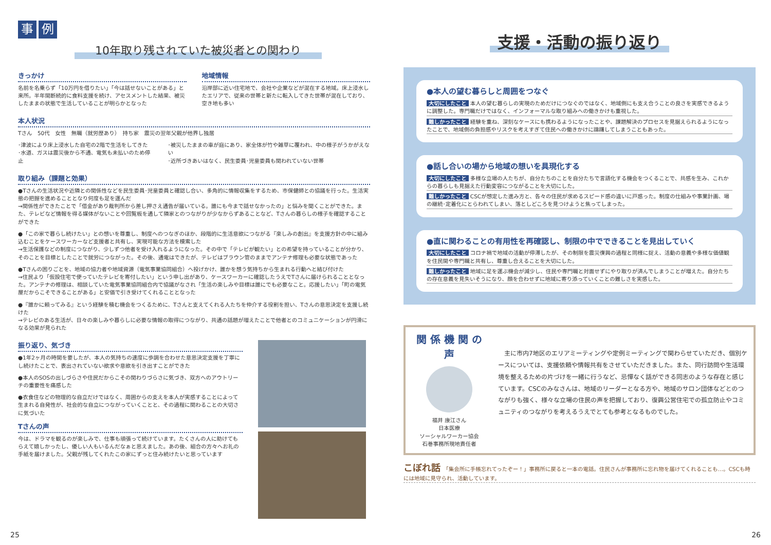事例
10年取り残されていた被災者との関わり
きっかけ
名前を名乗らず「10万円を借りたい」「今は話せないことがある」と来所。半年間断続的に食料支援を続け、アセスメントした結果、被災したままの状態で生活していることが明らかとなった
地域情報
沿岸部に近い住宅地で、会社や企業などが混在する地域。床上浸水したエリアで、従来の世帯と新たに転入してきた世帯が混在しており、空き地も多い
本人状況
Tさん　50代　女性　無職（就労歴あり）　持ち家　震災の翌年父親が他界し独居
･津波により床上浸水した自宅の2階で生活をしてきた
･水道、ガスは震災後から不通、電気も未払いのため停止
･被災したままの車が庭にあり、家全体が竹や雑草に覆われ、中の様子がうかがえない
･近所づきあいはなく、民生委員･児童委員も関われていない世帯
取り組み（課題と効果）
●Tさんの生活状況や近隣との関係性などを民生委員･児童委員と確認し合い、多角的に情報収集をするため、市保健師との協議を行った。生活実態の把握を進めることとなり何度も足を運んだ
→関係性ができたことで「借金があり裁判所から差し押さえ通告が届いている。誰にも今まで話せなかったの」と悩みを聞くことができた。また、テレビなど情報を得る媒体がないことや回覧板を通して隣家とのつながりが少なからずあることなど、Tさんの暮らしの様子を確認することができた
●「この家で暮らし続けたい」との想いを尊重し、制度へのつなぎのほか、段階的に生活意欲につながる『楽しみの創出』を支援方針の中に組み込むことをケースワーカーなど支援者と共有し、実現可能な方法を模索した
→生活保護などの制度につながり、少しずつ他者を受け入れるようになった。その中で「テレビが観たい」との希望を持っていることが分かり、そのことを目標としたことで就労につながった。その後、通電はできたが、テレビはブラウン管のままでアンテナ修理も必要な状態であった
●Tさんの困りごとを、地域の協力者や地域資源（電気事業協同組合）へ投げかけ、誰かを想う気持ちから生まれる行動へと結び付けた
→住民より「仮設住宅で使っていたテレビを寄付したい」という申し出があり、ケースワーカーに確認したうえでTさんに届けられることとなった。アンテナの修理は、相談していた電気事業協同組合内で協議がなされ「生活の楽しみや目標は誰にでも必要なこと。応援したい」「町の電気屋だからこそできることがある」と安価で引き受けてくれることとなった
●『誰かに頼ってみる』という経験を積む機会をつくるために、Tさんと支えてくれる人たちを仲介する役割を担い、Tさんの意思決定を支援し続けた
→テレビのある生活が、日々の楽しみや暮らしに必要な情報の取得につながり、共通の話題が増えたことで他者とのコミュニケーションが円滑になる効果が見られた
振り返り、気づき
●1年2ヶ月の時間を要したが、本人の気持ちの速度に歩調を合わせた意思決定支援を丁寧にし続けたことで、表出されていない欲求や意欲を引き出すことができた
●本人のSOSの出しづらさや住民だからこその関わりづらさに気づき、双方へのアウトリーチの重要性を痛感した
●衣食住などの物理的な自立だけではなく、周囲からの支えを本人が実感することによって生まれる自発性が、社会的な自立につながっていくことと、その過程に関わることの大切さに気づいた
Tさんの声
今は、ドラマを観るのが楽しみで、仕事も頑張って続けています。たくさんの人に助けてもらえて嬉しかったし、優しい人もいるんだなぁと思えました。あの後、組合の方々へお礼の手紙を届けました。父親が残してくれたこの家にずっと住み続けたいと思っています
25
支援・活動の振り返り
●本人の望む暮らしと周囲をつなぐ
大切にしたこと 本人の望む暮らしの実現のためだけにつなぐのではなく、地域側にも支え合うことの良さを実感できるように調整した。専門職だけではなく、インフォーマルな取り組みへの働きかけも重視した。
難しかったこと 経験を重ね、深刻なケースにも携わるようになったことや、課題解決のプロセスを見据えられるようになったことで、地域側の負担感やリスクを考えすぎて住民への働きかけに躊躇してしまうこともあった。
●話し合いの場から地域の想いを具現化する
大切にしたこと 多様な立場の人たちが、自分たちのことを自分たちで言語化する機会をつくることで、共感を生み、これからの暮らしも見据えた行動変容につながることを大切にした。
難しかったこと CSCが想定した進み方と、各々の住民が求めるスピード感の違いに戸惑った。制度の仕組みや事業計画、場の継続･定着化にとらわれてしまい、落としどころを見つけようと焦ってしまった。
●直に関わることの有用性を再確認し、制限の中でできることを見出していく
大切にしたこと コロナ禍で地域の活動が停滞したが、その制限を震災復興の過程と同様に捉え、活動の意義や多様な価値観を住民間や専門職と共有し、尊重し合えることを大切にした。
難しかったこと 地域に足を運ぶ機会が減少し、住民や専門職と対面せずにやり取りが済んでしまうことが増えた。自分たちの存在意義を見失いそうになり、顔を合わせずに地域に寄り添っていくことの難しさを実感した。
関 係 機 関 の 声
福井 康江さん
日本医療
ソーシャルワーカー協会
石巻事務所現地責任者
　主に市内7地区のエリアミーティングや定例ミーティングで関わらせていただき、個別ケースについては、支援依頼や情報共有をさせていただきました。また、同行訪問や生活環境を整えるための片づけを一緒に行うなど、忌憚なく話ができる同志のような存在と感じています。CSCのみなさんは、地域のリーダーとなる方や、地域のサロン団体などとのつながりも強く、様々な立場の住民の声を把握しており、復興公営住宅での孤立防止やコミュニティのつながりを考えるうえでとても参考となるものでした。
こぼれ話　「集会所に手帳忘れてったぞー！」事務所に戻ると一本の電話。住民さんが事務所に忘れ物を届けてくれることも…。CSCも時には地域に見守られ、活動しています。
26